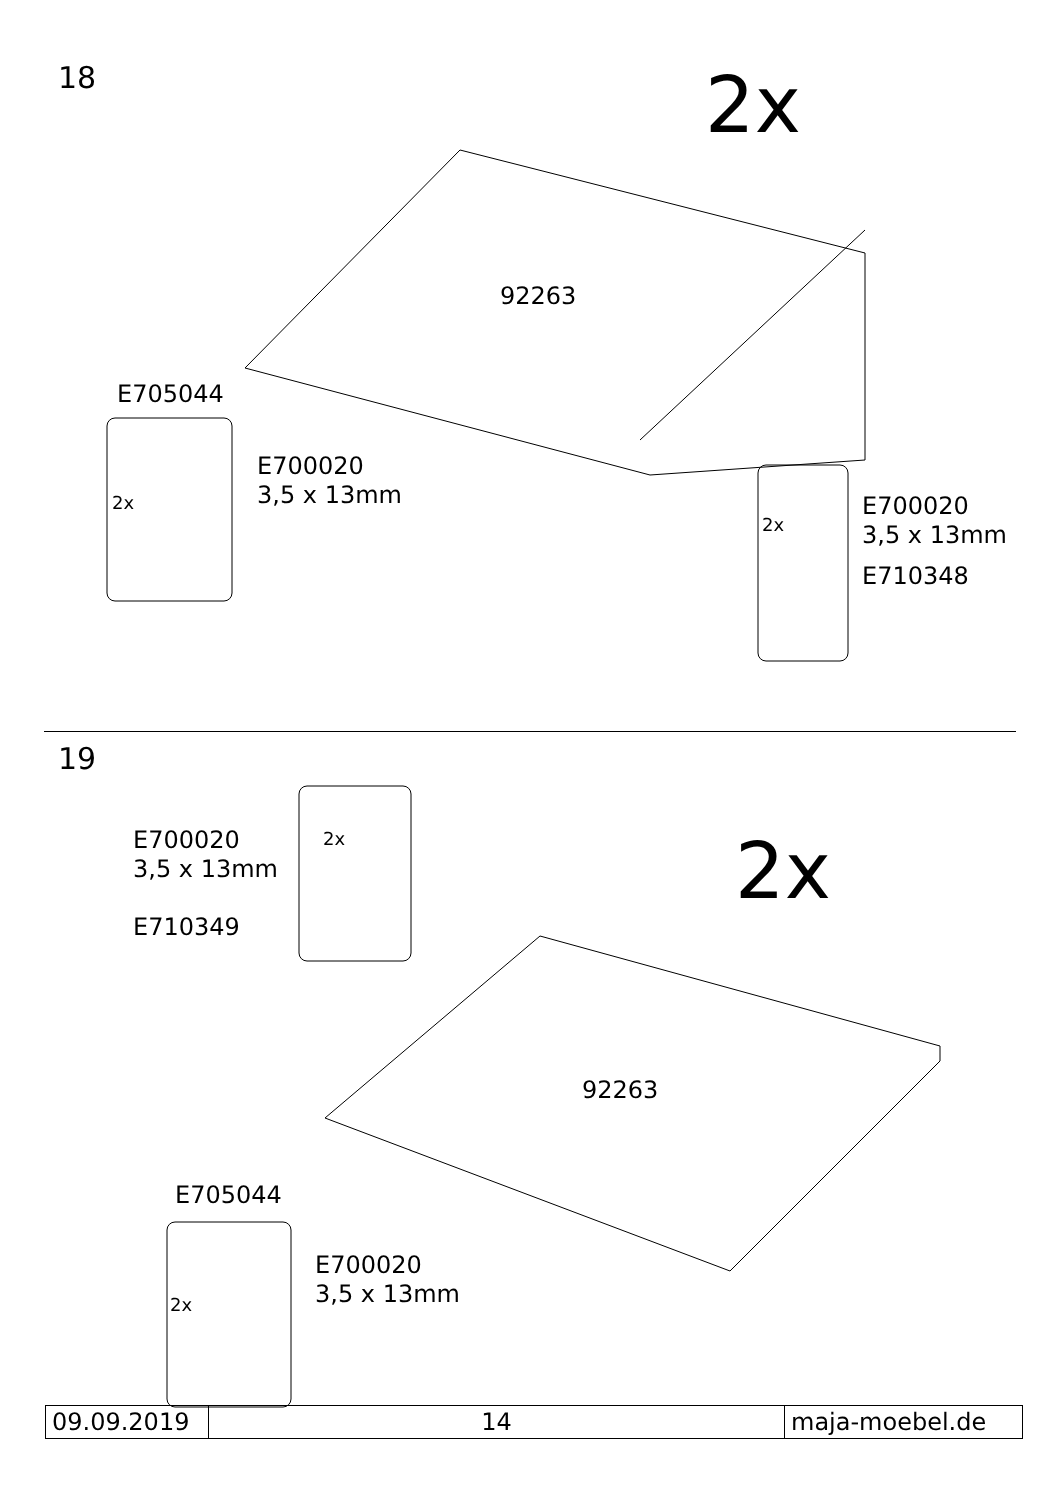18 2x
92263
E705044
2x
E700020
3,5 x 13mm
2x
E700020
3,5 x 13mm
E710348
19
2x
E700020
3,5 x 13mm
2x
E710349
92263
E705044
2x
E700020
3,5 x 13mm
| 09.09.2019 | 14 | maja-moebel.de |